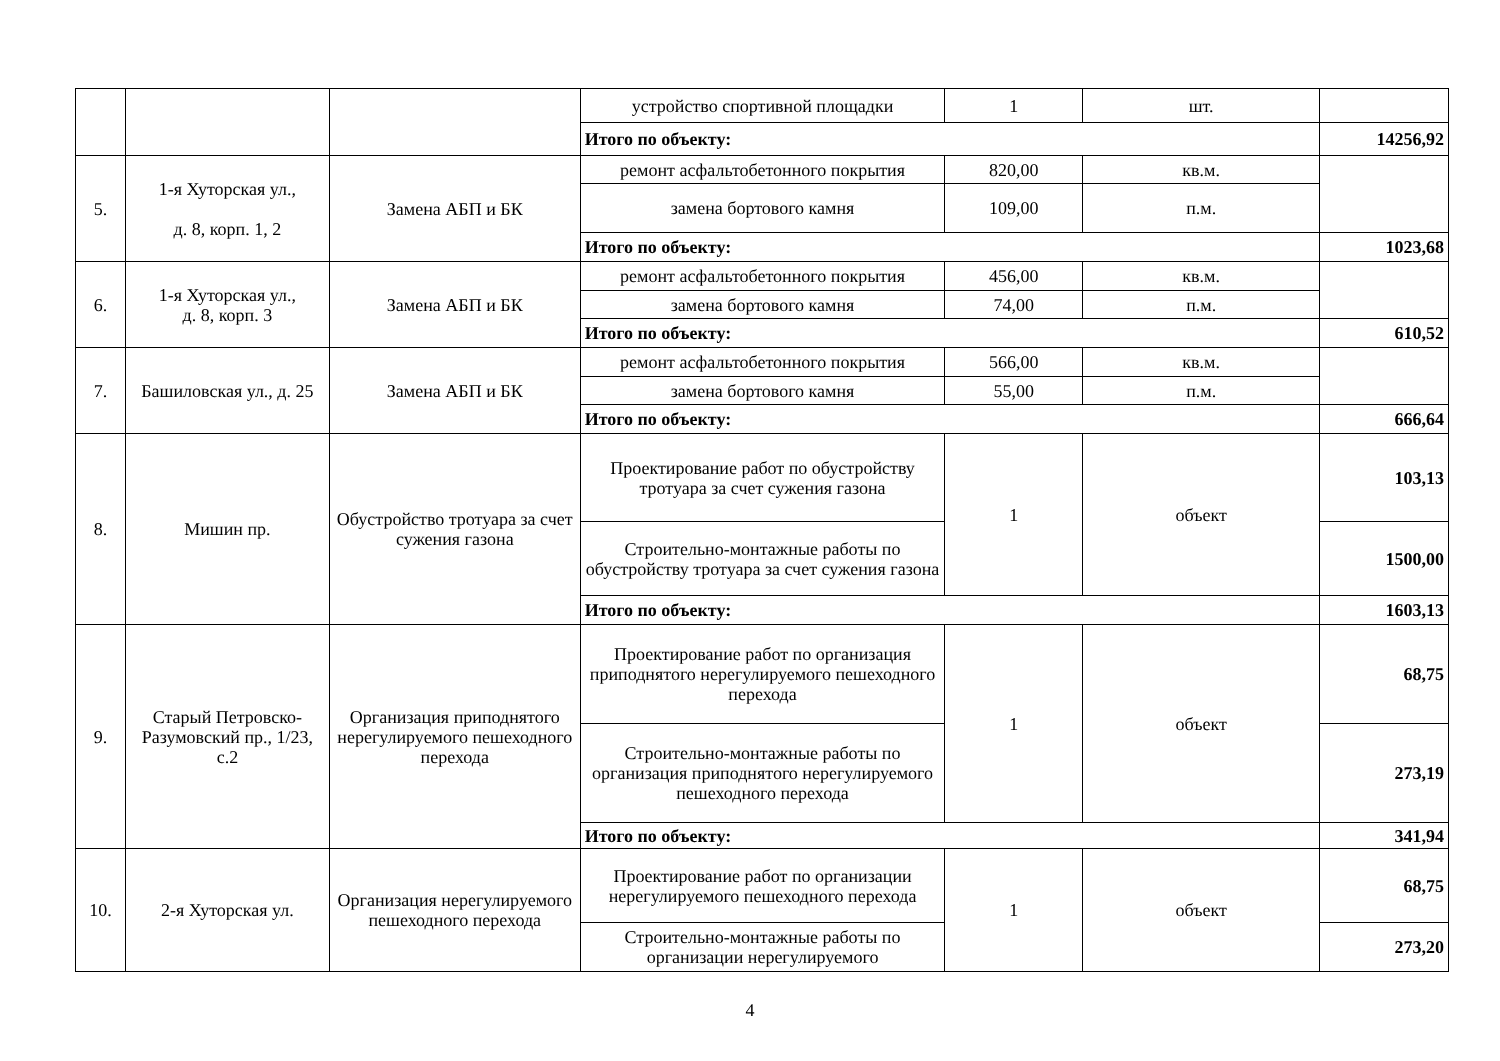| | | | устройство спортивной площадки | 1 | шт. | |
| | | | Итого по объекту: | | | 14256,92 |
| 5. | 1-я Хуторская ул., д. 8, корп. 1, 2 | Замена АБП и БК | ремонт асфальтобетонного покрытия | 820,00 | кв.м. | |
| | | | замена бортового камня | 109,00 | п.м. | |
| | | | Итого по объекту: | | | 1023,68 |
| 6. | 1-я Хуторская ул., д. 8, корп. 3 | Замена АБП и БК | ремонт асфальтобетонного покрытия | 456,00 | кв.м. | |
| | | | замена бортового камня | 74,00 | п.м. | |
| | | | Итого по объекту: | | | 610,52 |
| 7. | Башиловская ул., д. 25 | Замена АБП и БК | ремонт асфальтобетонного покрытия | 566,00 | кв.м. | |
| | | | замена бортового камня | 55,00 | п.м. | |
| | | | Итого по объекту: | | | 666,64 |
| 8. | Мишин пр. | Обустройство тротуара за счет сужения газона | Проектирование работ по обустройству тротуара за счет сужения газона | 1 | объект | 103,13 |
| | | | Строительно-монтажные работы по обустройству тротуара за счет сужения газона | | | 1500,00 |
| | | | Итого по объекту: | | | 1603,13 |
| 9. | Старый Петровско-Разумовский пр., 1/23, с.2 | Организация приподнятого нерегулируемого пешеходного перехода | Проектирование работ по организация приподнятого нерегулируемого пешеходного перехода | 1 | объект | 68,75 |
| | | | Строительно-монтажные работы по организация приподнятого нерегулируемого пешеходного перехода | | | 273,19 |
| | | | Итого по объекту: | | | 341,94 |
| 10. | 2-я Хуторская ул. | Организация нерегулируемого пешеходного перехода | Проектирование работ по организации нерегулируемого пешеходного перехода | 1 | объект | 68,75 |
| | | | Строительно-монтажные работы по организации нерегулируемого | | | 273,20 |
4